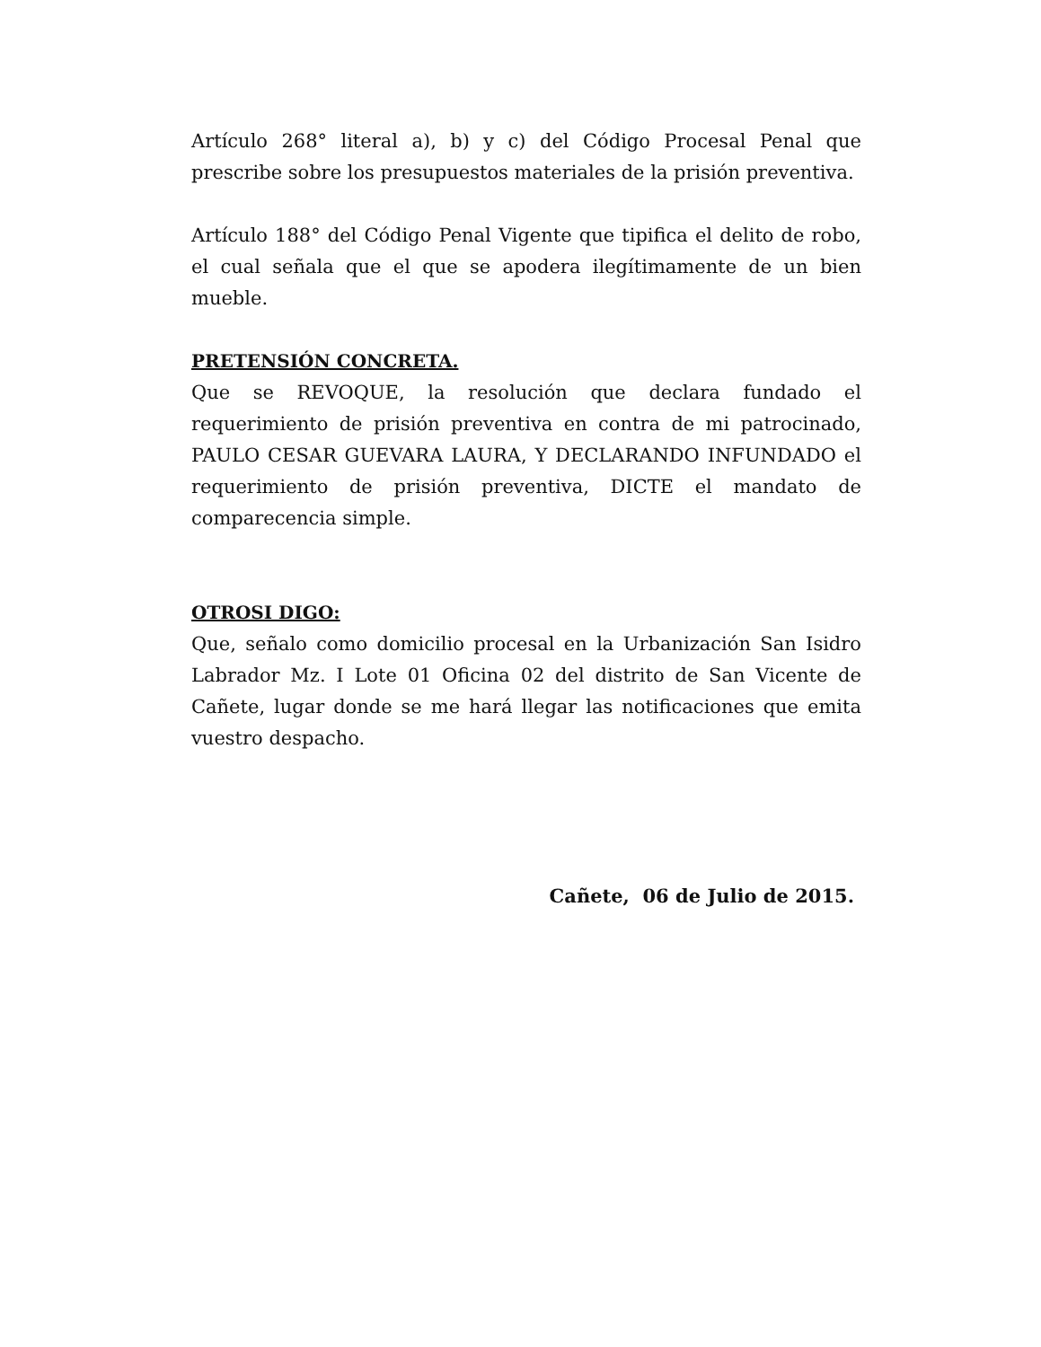Artículo 268° literal a), b) y c) del Código Procesal Penal que prescribe sobre los presupuestos materiales de la prisión preventiva.
Artículo 188° del Código Penal Vigente que tipifica el delito de robo, el cual señala que el que se apodera ilegítimamente de un bien mueble.
PRETENSIÓN CONCRETA.
Que se REVOQUE, la resolución que declara fundado el requerimiento de prisión preventiva en contra de mi patrocinado, PAULO CESAR GUEVARA LAURA, Y DECLARANDO INFUNDADO el requerimiento de prisión preventiva, DICTE el mandato de comparecencia simple.
OTROSI DIGO:
Que, señalo como domicilio procesal en la Urbanización San Isidro Labrador Mz. I Lote 01 Oficina 02 del distrito de San Vicente de Cañete, lugar donde se me hará llegar las notificaciones que emita vuestro despacho.
Cañete, 06 de Julio de 2015.